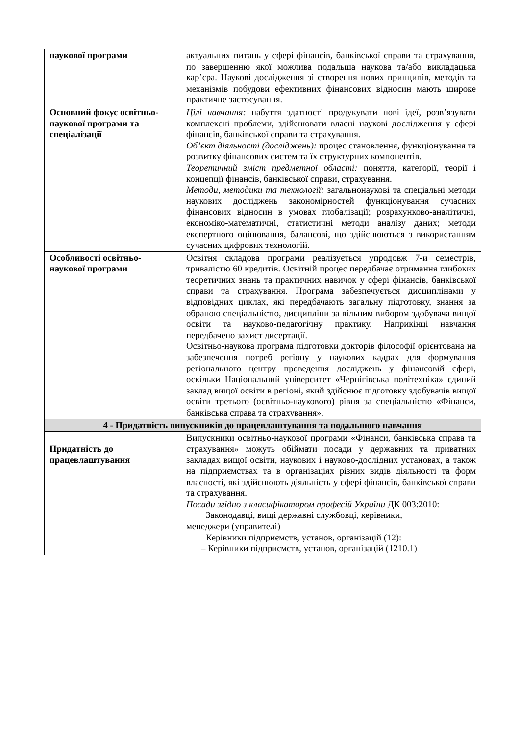| наукової програми | актуальних питань у сфері фінансів, банківської справи та страхування, по завершенню якої можлива подальша наукова та/або викладацька кар’єра. Наукові дослідження зі створення нових принципів, методів та механізмів побудови ефективних фінансових відносин мають широке практичне застосування. |
| Основний фокус освітньо-наукової програми та спеціалізації | Цілі навчання: набуття здатності продукувати нові ідеї, розв’язувати комплексні проблеми, здійснювати власні наукові дослідження у сфері фінансів, банківської справи та страхування. Об’єкт діяльності (досліджень): процес становлення, функціонування та розвитку фінансових систем та їх структурних компонентів. Теоретичний зміст предметної області: поняття, категорії, теорії і концепції фінансів, банківської справи, страхування. Методи, методики та технології: загальнонаукові та спеціальні методи наукових досліджень закономірностей функціонування сучасних фінансових відносин в умовах глобалізації; розрахунково-аналітичні, економіко-математичні, статистичні методи аналізу даних; методи експертного оцінювання, балансові, що здійснюються з використанням сучасних цифрових технологій. |
| Особливості освітньо-наукової програми | Освітня складова програми реалізується упродовж 7-и семестрів, тривалістю 60 кредитів. Освітній процес передбачає отримання глибоких теоретичних знань та практичних навичок у сфері фінансів, банківської справи та страхування. Програма забезпечується дисциплінами у відповідних циклах, які передбачають загальну підготовку, знання за обраною спеціальністю, дисципліни за вільним вибором здобувача вищої освіти та науково-педагогічну практику. Наприкінці навчання передбачено захист дисертації. Освітньо-наукова програма підготовки докторів філософії орієнтована на забезпечення потреб регіону у наукових кадрах для формування регіонального центру проведення досліджень у фінансовій сфері, оскільки Національний університет «Чернігівська політехніка» єдиний заклад вищої освіти в регіоні, який здійснює підготовку здобувачів вищої освіти третього (освітньо-наукового) рівня за спеціальністю «Фінанси, банківська справа та страхування». |
| 4 - Придатність випускників до працевлаштування та подальшого навчання | |
| Придатність до працевлаштування | Випускники освітньо-наукової програми «Фінанси, банківська справа та страхування» можуть обіймати посади у державних та приватних закладах вищої освіти, наукових і науково-дослідних установах, а також на підприємствах та в організаціях різних видів діяльності та форм власності, які здійснюють діяльність у сфері фінансів, банківської справи та страхування. Посади згідно з класифікатором професій України ДК 003:2010: Законодавці, вищі державні службовці, керівники, менеджери (управителі) Керівники підприємств, установ, організацій (12): – Керівники підприємств, установ, організацій (1210.1) |